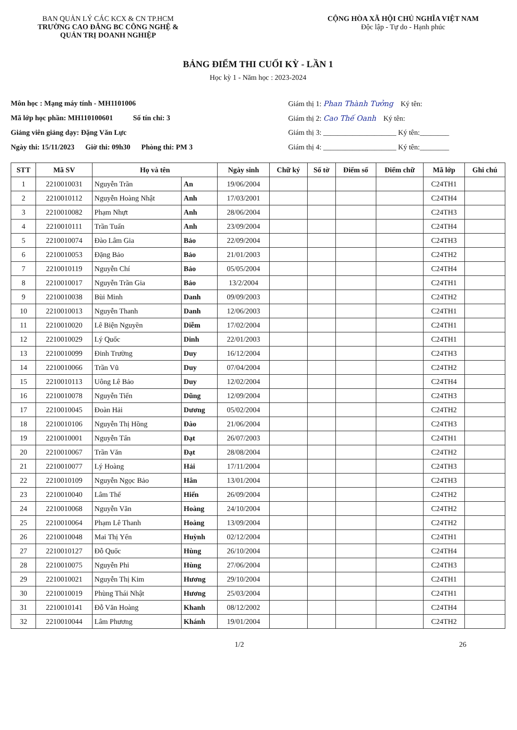BAN QUẢN LÝ CÁC KCX & CN TP.HCM
TRƯỜNG CAO ĐẲNG BC CÔNG NGHỆ &
QUẢN TRỊ DOANH NGHIỆP
CỘNG HÒA XÃ HỘI CHỦ NGHĨA VIỆT NAM
Độc lập - Tự do - Hạnh phúc
BẢNG ĐIỂM THI CUỐI KỲ - LẦN 1
Học kỳ 1 - Năm học : 2023-2024
Môn học : Mạng máy tính - MH1101006
Mã lớp học phần: MH110100601 Số tín chỉ: 3
Giảng viên giảng dạy: Đặng Văn Lực
Ngày thi: 15/11/2023 Giờ thi: 09h30 Phòng thi: PM 3
Giám thị 1: Phan Thành Tưởng Ký tên:
Giám thị 2: Cao Thế Oanh Ký tên:
Giám thị 3: ____________________ Ký tên:________
Giám thị 4: ____________________ Ký tên:________
| STT | Mã SV | Họ và tên | | Ngày sinh | Chữ ký | Số tờ | Điểm số | Điểm chữ | Mã lớp | Ghi chú |
| --- | --- | --- | --- | --- | --- | --- | --- | --- | --- | --- |
| 1 | 2210010031 | Nguyễn Trần | An | 19/06/2004 | | | | | C24TH1 | |
| 2 | 2210010112 | Nguyễn Hoàng Nhật | Anh | 17/03/2001 | | | | | C24TH4 | |
| 3 | 2210010082 | Phạm Nhựt | Anh | 28/06/2004 | | | | | C24TH3 | |
| 4 | 2210010111 | Trần Tuấn | Anh | 23/09/2004 | | | | | C24TH4 | |
| 5 | 2210010074 | Đào Lâm Gia | Bảo | 22/09/2004 | | | | | C24TH3 | |
| 6 | 2210010053 | Đặng Bảo | Bảo | 21/01/2003 | | | | | C24TH2 | |
| 7 | 2210010119 | Nguyễn Chí | Bảo | 05/05/2004 | | | | | C24TH4 | |
| 8 | 2210010017 | Nguyễn Trần Gia | Bảo | 13/2/2004 | | | | | C24TH1 | |
| 9 | 2210010038 | Bùi Minh | Danh | 09/09/2003 | | | | | C24TH2 | |
| 10 | 2210010013 | Nguyễn Thanh | Danh | 12/06/2003 | | | | | C24TH1 | |
| 11 | 2210010020 | Lê Biện Nguyền | Diễm | 17/02/2004 | | | | | C24TH1 | |
| 12 | 2210010029 | Lý Quốc | Dinh | 22/01/2003 | | | | | C24TH1 | |
| 13 | 2210010099 | Đinh Trường | Duy | 16/12/2004 | | | | | C24TH3 | |
| 14 | 2210010066 | Trần Vũ | Duy | 07/04/2004 | | | | | C24TH2 | |
| 15 | 2210010113 | Uông Lê Bảo | Duy | 12/02/2004 | | | | | C24TH4 | |
| 16 | 2210010078 | Nguyễn Tiến | Dũng | 12/09/2004 | | | | | C24TH3 | |
| 17 | 2210010045 | Đoàn Hải | Dương | 05/02/2004 | | | | | C24TH2 | |
| 18 | 2210010106 | Nguyễn Thị Hồng | Đào | 21/06/2004 | | | | | C24TH3 | |
| 19 | 2210010001 | Nguyễn Tấn | Đạt | 26/07/2003 | | | | | C24TH1 | |
| 20 | 2210010067 | Trần Văn | Đạt | 28/08/2004 | | | | | C24TH2 | |
| 21 | 2210010077 | Lý Hoàng | Hải | 17/11/2004 | | | | | C24TH3 | |
| 22 | 2210010109 | Nguyễn Ngọc Bảo | Hân | 13/01/2004 | | | | | C24TH3 | |
| 23 | 2210010040 | Lâm Thế | Hiển | 26/09/2004 | | | | | C24TH2 | |
| 24 | 2210010068 | Nguyễn Văn | Hoàng | 24/10/2004 | | | | | C24TH2 | |
| 25 | 2210010064 | Phạm Lê Thanh | Hoàng | 13/09/2004 | | | | | C24TH2 | |
| 26 | 2210010048 | Mai Thị Yến | Huỳnh | 02/12/2004 | | | | | C24TH1 | |
| 27 | 2210010127 | Đỗ Quốc | Hùng | 26/10/2004 | | | | | C24TH4 | |
| 28 | 2210010075 | Nguyễn Phi | Hùng | 27/06/2004 | | | | | C24TH3 | |
| 29 | 2210010021 | Nguyễn Thị Kim | Hương | 29/10/2004 | | | | | C24TH1 | |
| 30 | 2210010019 | Phùng Thái Nhật | Hương | 25/03/2004 | | | | | C24TH1 | |
| 31 | 2210010141 | Đỗ Văn Hoàng | Khanh | 08/12/2002 | | | | | C24TH4 | |
| 32 | 2210010044 | Lâm Phương | Khánh | 19/01/2004 | | | | | C24TH2 | |
1/2 26